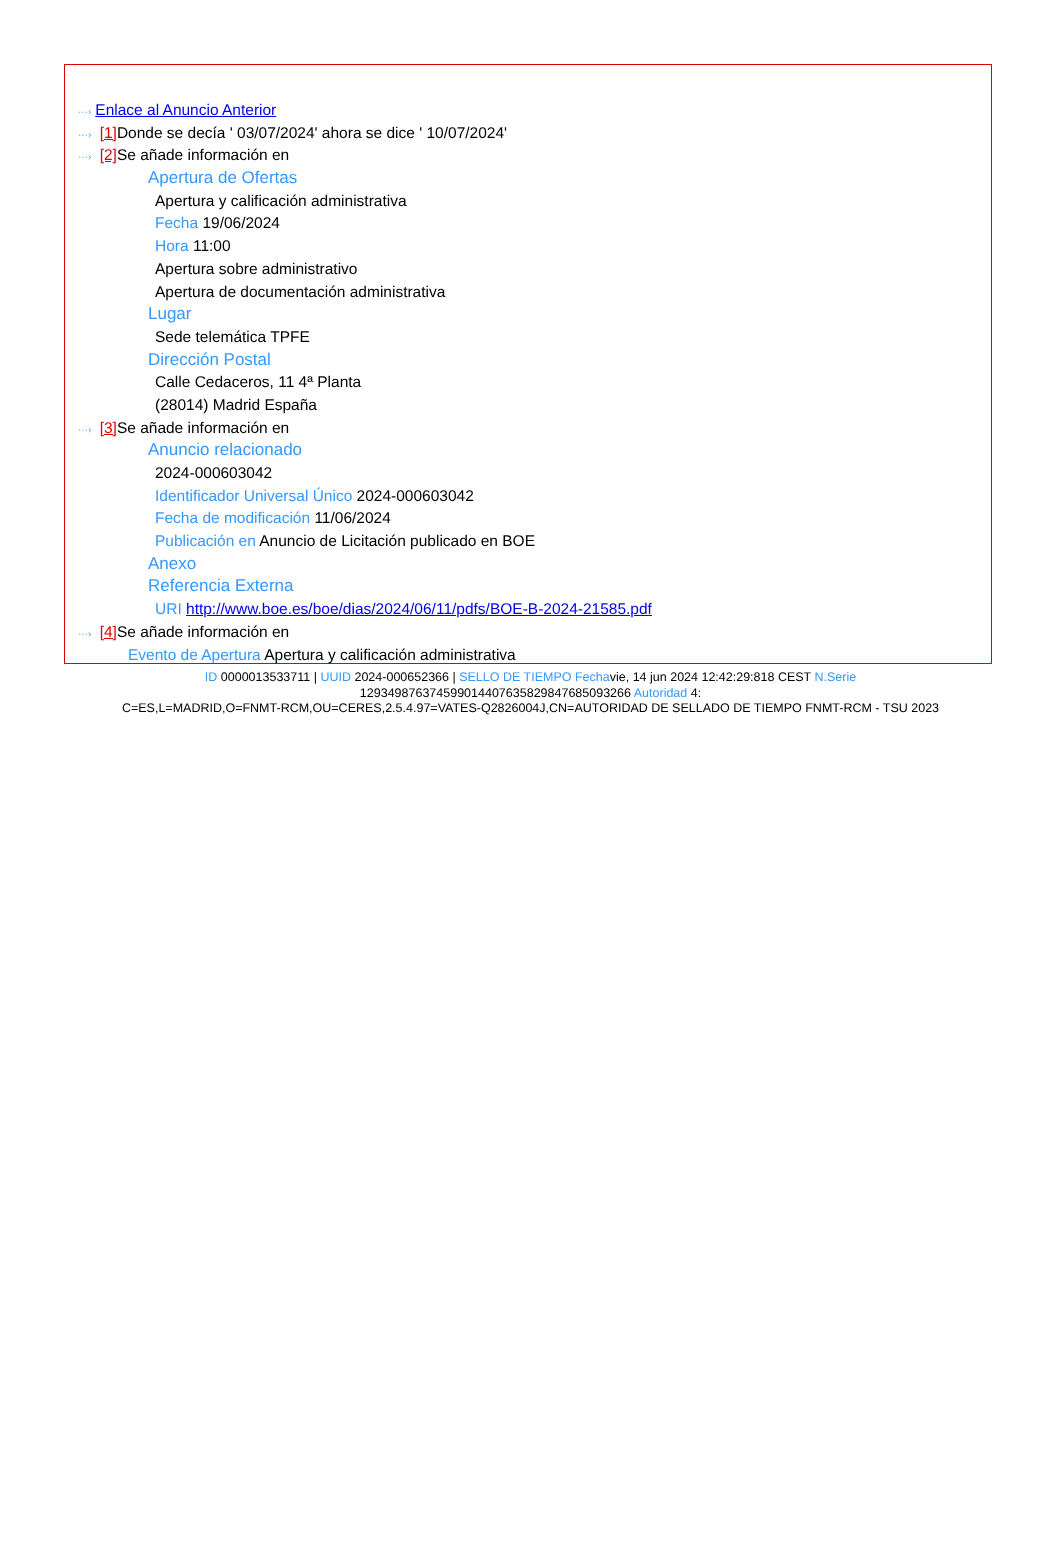···› Enlace al Anuncio Anterior
···› [1] Donde se decía ' 03/07/2024' ahora se dice ' 10/07/2024'
···› [2] Se añade información en
Apertura de Ofertas
Apertura y calificación administrativa
Fecha 19/06/2024
Hora 11:00
Apertura sobre administrativo
Apertura de documentación administrativa
Lugar
Sede telemática TPFE
Dirección Postal
Calle Cedaceros, 11 4ª Planta
(28014) Madrid España
···› [3] Se añade información en
Anuncio relacionado
2024-000603042
Identificador Universal Único 2024-000603042
Fecha de modificación 11/06/2024
Publicación en Anuncio de Licitación publicado en BOE
Anexo
Referencia Externa
URI http://www.boe.es/boe/dias/2024/06/11/pdfs/BOE-B-2024-21585.pdf
···› [4] Se añade información en
Evento de Apertura Apertura y calificación administrativa
ID 0000013533711 | UUID 2024-000652366 | SELLO DE TIEMPO Fechavie, 14 jun 2024 12:42:29:818 CEST N.Serie
129349876374599014407635829847685093266 Autoridad 4:
C=ES,L=MADRID,O=FNMT-RCM,OU=CERES,2.5.4.97=VATES-Q2826004J,CN=AUTORIDAD DE SELLADO DE TIEMPO FNMT-RCM - TSU 2023